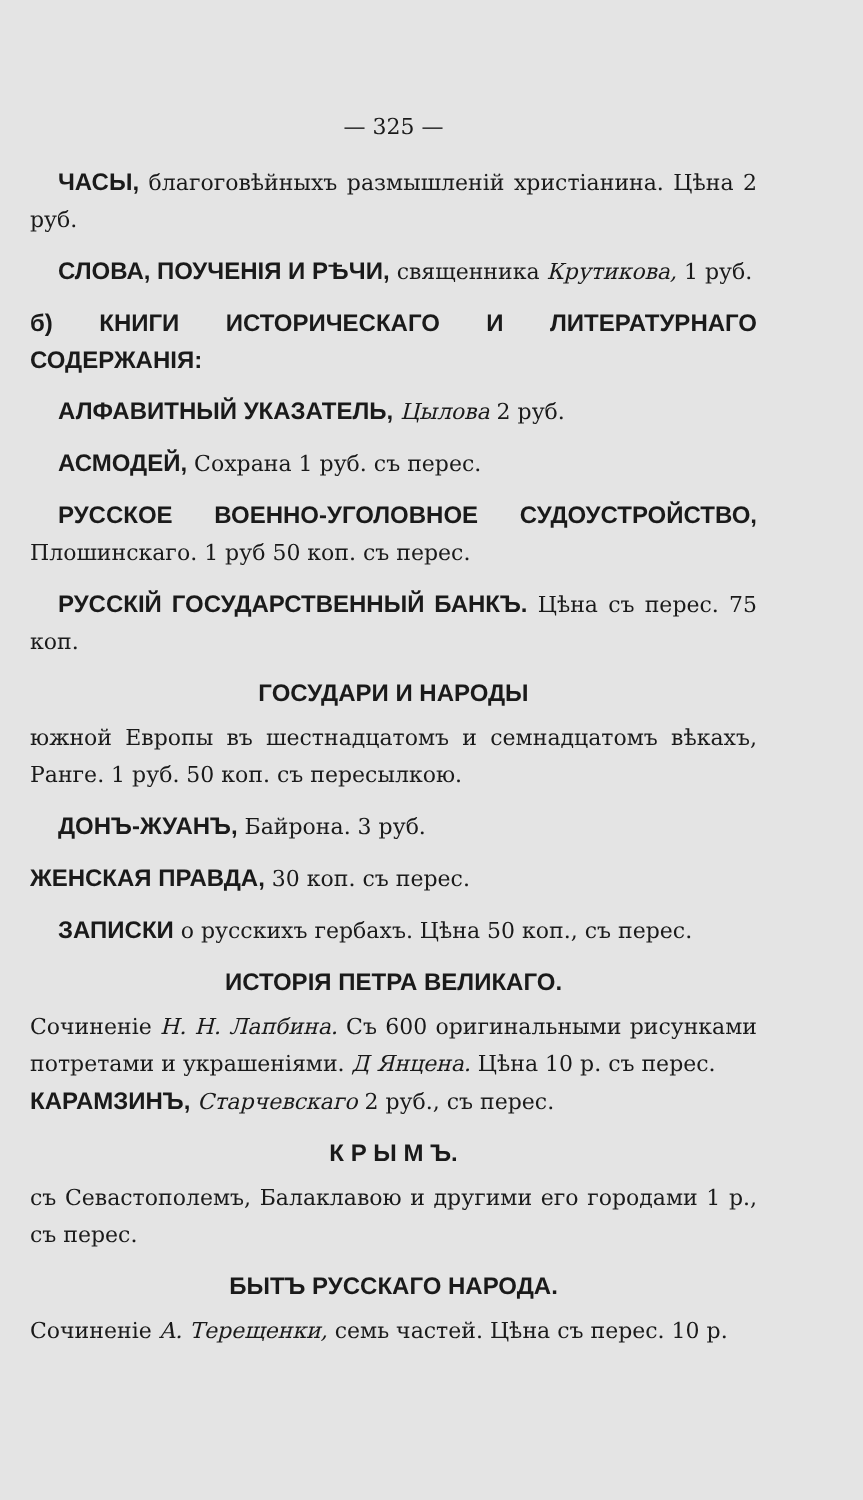— 325 —
ЧАСЫ, благоговѣйныхъ размышленій христіанина. Цѣна 2 руб.
СЛОВА, ПОУЧЕНІЯ И РѢЧИ, священника Крутикова, 1 руб.
б) КНИГИ ИСТОРИЧЕСКАГО И ЛИТЕРАТУРНАГО СОДЕРЖАНІЯ:
АЛФАВИТНЫЙ УКАЗАТЕЛЬ, Цылова 2 руб.
АСМОДЕЙ, Сохрана 1 руб. съ перес.
РУССКОЕ ВОЕННО-УГОЛОВНОЕ СУДОУСТРОЙСТВО, Плошинскаго. 1 руб 50 коп. съ перес.
РУССКІЙ ГОСУДАРСТВЕННЫЙ БАНКЪ. Цѣна съ перес. 75 коп.
ГОСУДАРИ И НАРОДЫ
южной Европы въ шестнадцатомъ и семнадцатомъ вѣкахъ, Ранге. 1 руб. 50 коп. съ пересылкою.
ДОНЪ-ЖУАНЪ, Байрона. 3 руб.
ЖЕНСКАЯ ПРАВДА, 30 коп. съ перес.
ЗАПИСКИ о русскихъ гербахъ. Цѣна 50 коп., съ перес.
ИСТОРІЯ ПЕТРА ВЕЛИКАГО.
Сочиненіе Н. Н. Лапбина. Съ 600 оригинальными рисунками потретами и украшеніями. Д Янцена. Цѣна 10 р. съ перес.
КАРАМЗИНЪ, Старчевскаго 2 руб., съ перес.
К Р Ы М Ъ.
съ Севастополемъ, Балаклавою и другими его городами 1 р., съ перес.
БЫТЪ РУССКАГО НАРОДА.
Сочиненіе А. Терещенки, семь частей. Цѣна съ перес. 10 р.